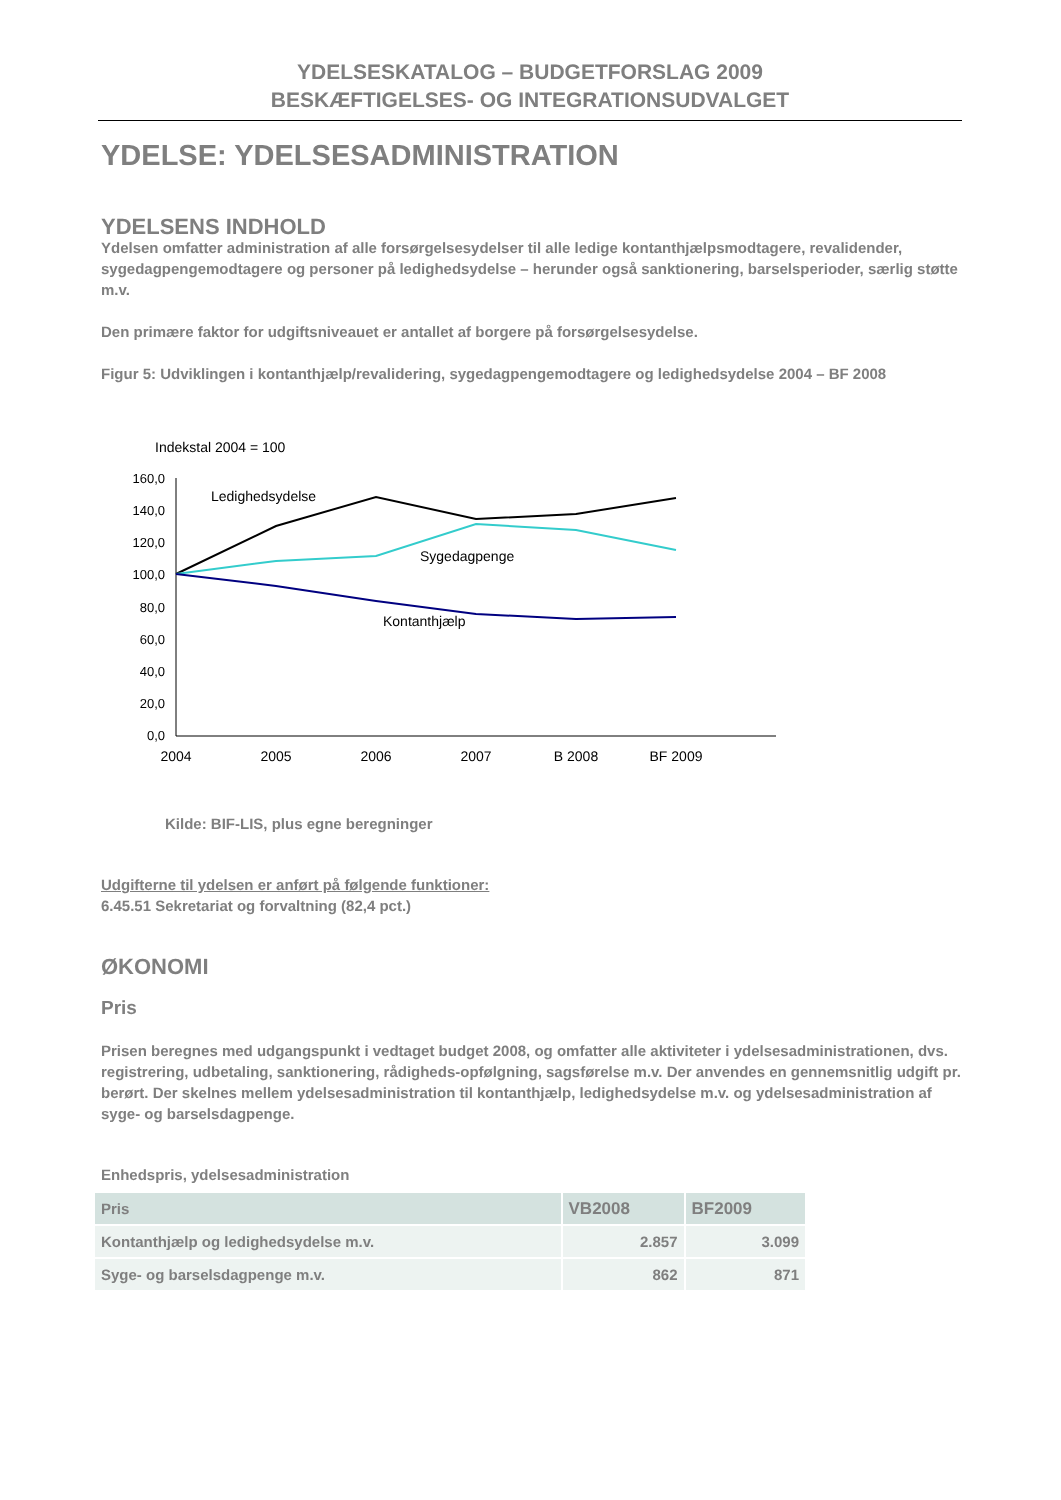YDELSESKATALOG – BUDGETFORSLAG 2009
BESKÆFTIGELSES- OG INTEGRATIONSUDVALGET
YDELSE: YDELSESADMINISTRATION
YDELSENS INDHOLD
Ydelsen omfatter administration af alle forsørgelsesydelser til alle ledige kontanthjælpsmodtagere, revalidender, sygedagpengemodtagere og personer på ledighedsydelse – herunder også sanktionering, barselsperioder, særlig støtte m.v.
Den primære faktor for udgiftsniveauet er antallet af borgere på forsørgelsesydelse.
Figur 5: Udviklingen i kontanthjælp/revalidering, sygedagpengemodtagere og ledighedsydelse 2004 – BF 2008
Indekstal 2004 = 100
160,0
140,0
120,0
100,0
80,0
60,0
40,0
20,0
0,0
2004
2005
2006
2007
B 2008
BF 2009
Ledighedsydelse
Sygedagpenge
Kontanthjælp
Kilde: BIF-LIS, plus egne beregninger
Udgifterne til ydelsen er anført på følgende funktioner:
6.45.51 Sekretariat og forvaltning (82,4 pct.)
ØKONOMI
Pris
Prisen beregnes med udgangspunkt i vedtaget budget 2008, og omfatter alle aktiviteter i ydelsesadministrationen, dvs. registrering, udbetaling, sanktionering, rådigheds-opfølgning, sagsførelse m.v. Der anvendes en gennemsnitlig udgift pr. berørt. Der skelnes mellem ydelsesadministration til kontanthjælp, ledighedsydelse m.v. og ydelsesadministration af syge- og barselsdagpenge.
Enhedspris, ydelsesadministration
| Pris | VB2008 | BF2009 |
| --- | --- | --- |
| Kontanthjælp og ledighedsydelse m.v. | 2.857 | 3.099 |
| Syge- og barselsdagpenge m.v. | 862 | 871 |